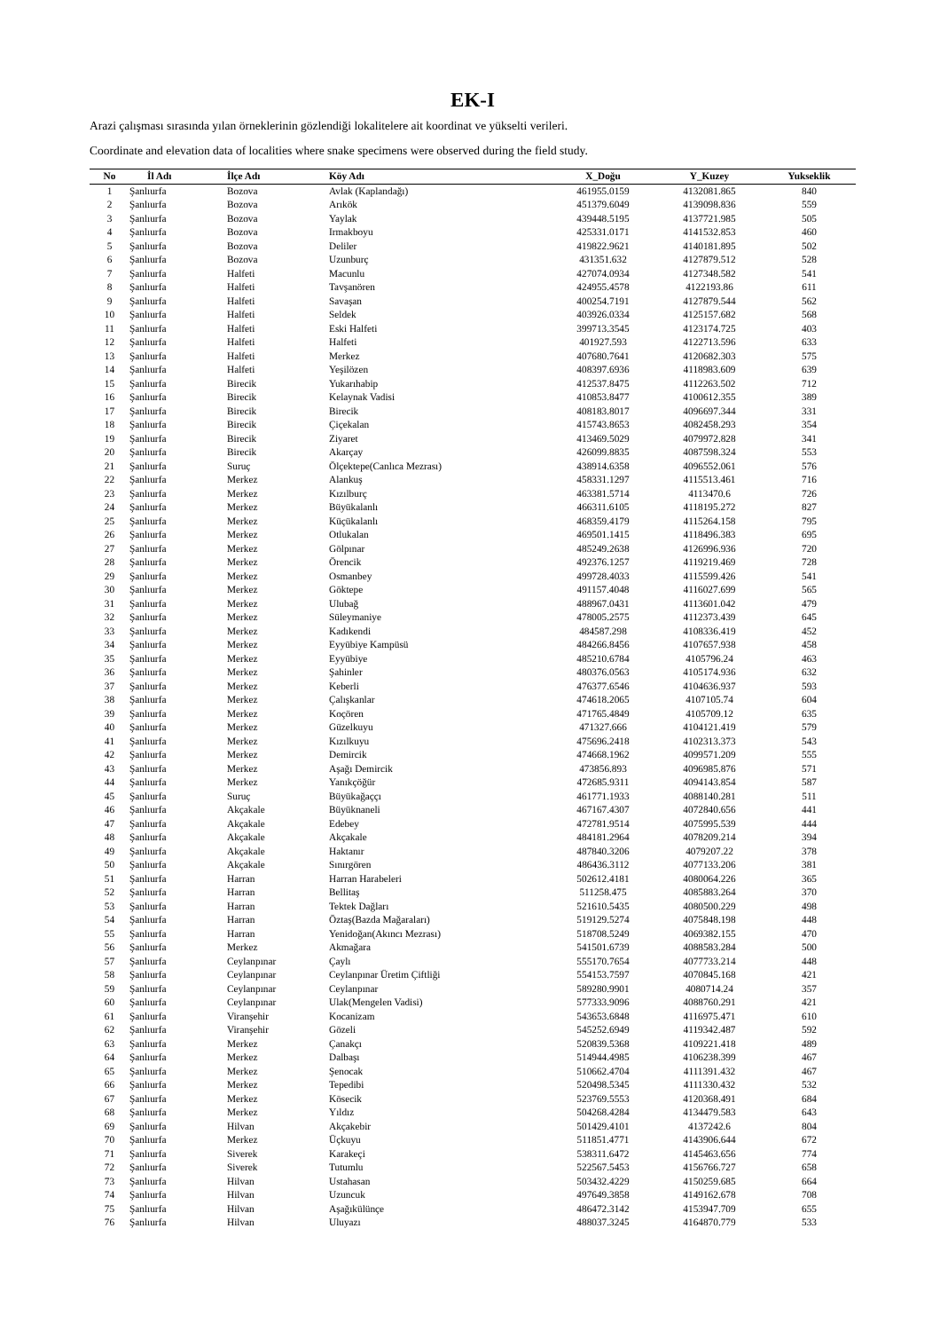EK-I
Arazi çalışması sırasında yılan örneklerinin gözlendiği lokalitelere ait koordinat ve yükselti verileri.
Coordinate and elevation data of localities where snake specimens were observed during the field study.
| No | İl Adı | İlçe Adı | Köy Adı | X_Doğu | Y_Kuzey | Yukseklik |
| --- | --- | --- | --- | --- | --- | --- |
| 1 | Şanlıurfa | Bozova | Avlak (Kaplandağı) | 461955.0159 | 4132081.865 | 840 |
| 2 | Şanlıurfa | Bozova | Arıkök | 451379.6049 | 4139098.836 | 559 |
| 3 | Şanlıurfa | Bozova | Yaylak | 439448.5195 | 4137721.985 | 505 |
| 4 | Şanlıurfa | Bozova | Irmakboyu | 425331.0171 | 4141532.853 | 460 |
| 5 | Şanlıurfa | Bozova | Deliler | 419822.9621 | 4140181.895 | 502 |
| 6 | Şanlıurfa | Bozova | Uzunburç | 431351.632 | 4127879.512 | 528 |
| 7 | Şanlıurfa | Halfeti | Macunlu | 427074.0934 | 4127348.582 | 541 |
| 8 | Şanlıurfa | Halfeti | Tavşanören | 424955.4578 | 4122193.86 | 611 |
| 9 | Şanlıurfa | Halfeti | Savaşan | 400254.7191 | 4127879.544 | 562 |
| 10 | Şanlıurfa | Halfeti | Seldek | 403926.0334 | 4125157.682 | 568 |
| 11 | Şanlıurfa | Halfeti | Eski Halfeti | 399713.3545 | 4123174.725 | 403 |
| 12 | Şanlıurfa | Halfeti | Halfeti | 401927.593 | 4122713.596 | 633 |
| 13 | Şanlıurfa | Halfeti | Merkez | 407680.7641 | 4120682.303 | 575 |
| 14 | Şanlıurfa | Halfeti | Yeşilözen | 408397.6936 | 4118983.609 | 639 |
| 15 | Şanlıurfa | Birecik | Yukarıhabip | 412537.8475 | 4112263.502 | 712 |
| 16 | Şanlıurfa | Birecik | Kelaynak Vadisi | 410853.8477 | 4100612.355 | 389 |
| 17 | Şanlıurfa | Birecik | Birecik | 408183.8017 | 4096697.344 | 331 |
| 18 | Şanlıurfa | Birecik | Çiçekalan | 415743.8653 | 4082458.293 | 354 |
| 19 | Şanlıurfa | Birecik | Ziyaret | 413469.5029 | 4079972.828 | 341 |
| 20 | Şanlıurfa | Birecik | Akarçay | 426099.8835 | 4087598.324 | 553 |
| 21 | Şanlıurfa | Suruç | Ölçektepe(Canlıca Mezrası) | 438914.6358 | 4096552.061 | 576 |
| 22 | Şanlıurfa | Merkez | Alankuş | 458331.1297 | 4115513.461 | 716 |
| 23 | Şanlıurfa | Merkez | Kızılburç | 463381.5714 | 4113470.6 | 726 |
| 24 | Şanlıurfa | Merkez | Büyükalanlı | 466311.6105 | 4118195.272 | 827 |
| 25 | Şanlıurfa | Merkez | Küçükalanlı | 468359.4179 | 4115264.158 | 795 |
| 26 | Şanlıurfa | Merkez | Otlukalan | 469501.1415 | 4118496.383 | 695 |
| 27 | Şanlıurfa | Merkez | Gölpınar | 485249.2638 | 4126996.936 | 720 |
| 28 | Şanlıurfa | Merkez | Örencik | 492376.1257 | 4119219.469 | 728 |
| 29 | Şanlıurfa | Merkez | Osmanbey | 499728.4033 | 4115599.426 | 541 |
| 30 | Şanlıurfa | Merkez | Göktepe | 491157.4048 | 4116027.699 | 565 |
| 31 | Şanlıurfa | Merkez | Ulubağ | 488967.0431 | 4113601.042 | 479 |
| 32 | Şanlıurfa | Merkez | Süleymaniye | 478005.2575 | 4112373.439 | 645 |
| 33 | Şanlıurfa | Merkez | Kadıkendi | 484587.298 | 4108336.419 | 452 |
| 34 | Şanlıurfa | Merkez | Eyyübiye Kampüsü | 484266.8456 | 4107657.938 | 458 |
| 35 | Şanlıurfa | Merkez | Eyyübiye | 485210.6784 | 4105796.24 | 463 |
| 36 | Şanlıurfa | Merkez | Şahinler | 480376.0563 | 4105174.936 | 632 |
| 37 | Şanlıurfa | Merkez | Keberli | 476377.6546 | 4104636.937 | 593 |
| 38 | Şanlıurfa | Merkez | Çalışkanlar | 474618.2065 | 4107105.74 | 604 |
| 39 | Şanlıurfa | Merkez | Koçören | 471765.4849 | 4105709.12 | 635 |
| 40 | Şanlıurfa | Merkez | Güzelkuyu | 471327.666 | 4104121.419 | 579 |
| 41 | Şanlıurfa | Merkez | Kızılkuyu | 475696.2418 | 4102313.373 | 543 |
| 42 | Şanlıurfa | Merkez | Demircik | 474668.1962 | 4099571.209 | 555 |
| 43 | Şanlıurfa | Merkez | Aşağı Demircik | 473856.893 | 4096985.876 | 571 |
| 44 | Şanlıurfa | Merkez | Yanıkçöğür | 472685.9311 | 4094143.854 | 587 |
| 45 | Şanlıurfa | Suruç | Büyükağaççı | 461771.1933 | 4088140.281 | 511 |
| 46 | Şanlıurfa | Akçakale | Büyüknaneli | 467167.4307 | 4072840.656 | 441 |
| 47 | Şanlıurfa | Akçakale | Edebey | 472781.9514 | 4075995.539 | 444 |
| 48 | Şanlıurfa | Akçakale | Akçakale | 484181.2964 | 4078209.214 | 394 |
| 49 | Şanlıurfa | Akçakale | Haktanır | 487840.3206 | 4079207.22 | 378 |
| 50 | Şanlıurfa | Akçakale | Sınırgören | 486436.3112 | 4077133.206 | 381 |
| 51 | Şanlıurfa | Harran | Harran Harabeleri | 502612.4181 | 4080064.226 | 365 |
| 52 | Şanlıurfa | Harran | Bellitaş | 511258.475 | 4085883.264 | 370 |
| 53 | Şanlıurfa | Harran | Tektek Dağları | 521610.5435 | 4080500.229 | 498 |
| 54 | Şanlıurfa | Harran | Öztaş(Bazda Mağaraları) | 519129.5274 | 4075848.198 | 448 |
| 55 | Şanlıurfa | Harran | Yenidoğan(Akıncı Mezrası) | 518708.5249 | 4069382.155 | 470 |
| 56 | Şanlıurfa | Merkez | Akmağara | 541501.6739 | 4088583.284 | 500 |
| 57 | Şanlıurfa | Ceylanpınar | Çaylı | 555170.7654 | 4077733.214 | 448 |
| 58 | Şanlıurfa | Ceylanpınar | Ceylanpınar Üretim Çiftliği | 554153.7597 | 4070845.168 | 421 |
| 59 | Şanlıurfa | Ceylanpınar | Ceylanpınar | 589280.9901 | 4080714.24 | 357 |
| 60 | Şanlıurfa | Ceylanpınar | Ulak(Mengelen Vadisi) | 577333.9096 | 4088760.291 | 421 |
| 61 | Şanlıurfa | Viranşehir | Kocanizam | 543653.6848 | 4116975.471 | 610 |
| 62 | Şanlıurfa | Viranşehir | Gözeli | 545252.6949 | 4119342.487 | 592 |
| 63 | Şanlıurfa | Merkez | Çanakçı | 520839.5368 | 4109221.418 | 489 |
| 64 | Şanlıurfa | Merkez | Dalbaşı | 514944.4985 | 4106238.399 | 467 |
| 65 | Şanlıurfa | Merkez | Şenocak | 510662.4704 | 4111391.432 | 467 |
| 66 | Şanlıurfa | Merkez | Tepedibi | 520498.5345 | 4111330.432 | 532 |
| 67 | Şanlıurfa | Merkez | Kösecik | 523769.5553 | 4120368.491 | 684 |
| 68 | Şanlıurfa | Merkez | Yıldız | 504268.4284 | 4134479.583 | 643 |
| 69 | Şanlıurfa | Hilvan | Akçakebir | 501429.4101 | 4137242.6 | 804 |
| 70 | Şanlıurfa | Merkez | Üçkuyu | 511851.4771 | 4143906.644 | 672 |
| 71 | Şanlıurfa | Siverek | Karakeçi | 538311.6472 | 4145463.656 | 774 |
| 72 | Şanlıurfa | Siverek | Tutumlu | 522567.5453 | 4156766.727 | 658 |
| 73 | Şanlıurfa | Hilvan | Ustahasan | 503432.4229 | 4150259.685 | 664 |
| 74 | Şanlıurfa | Hilvan | Uzuncuk | 497649.3858 | 4149162.678 | 708 |
| 75 | Şanlıurfa | Hilvan | Aşağıkülünçe | 486472.3142 | 4153947.709 | 655 |
| 76 | Şanlıurfa | Hilvan | Uluyazı | 488037.3245 | 4164870.779 | 533 |